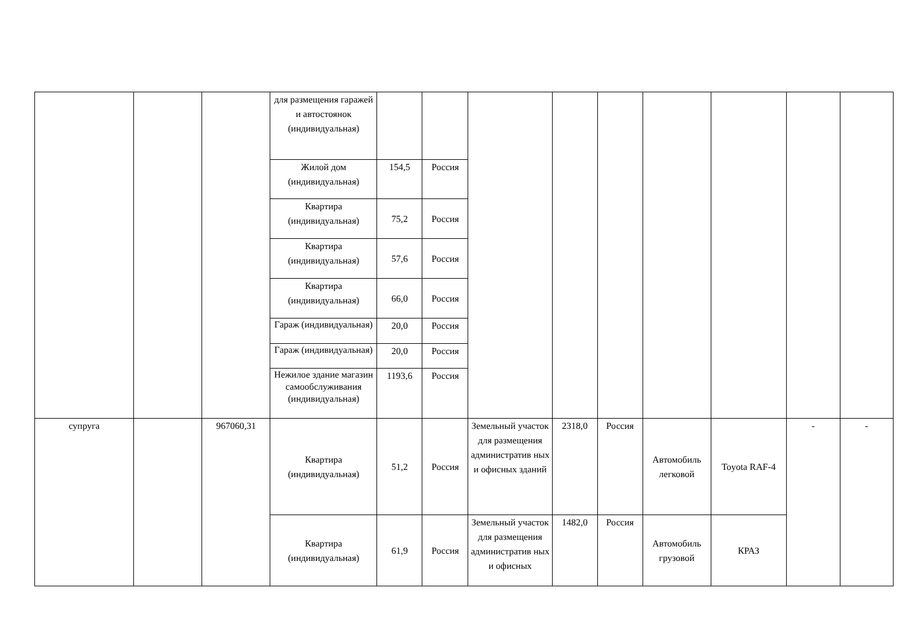| | | | для размещения гаражей и автостоянок (индивидуальная) | | | | | | | | | |
| | | | Жилой дом (индивидуальная) | 154,5 | Россия | | | | | | | |
| | | | Квартира (индивидуальная) | 75,2 | Россия | | | | | | | |
| | | | Квартира (индивидуальная) | 57,6 | Россия | | | | | | | |
| | | | Квартира (индивидуальная) | 66,0 | Россия | | | | | | | |
| | | | Гараж (индивидуальная) | 20,0 | Россия | | | | | | | |
| | | | Гараж (индивидуальная) | 20,0 | Россия | | | | | | | |
| | | | Нежилое здание магазин самообслуживания (индивидуальная) | 1193,6 | Россия | | | | | | | |
| супруга | | 967060,31 | Квартира (индивидуальная) | 51,2 | Россия | Земельный участок для размещения административ ных и офисных зданий | 2318,0 | Россия | Автомобиль легковой | Toyota RAF-4 | - | - |
| | | | Квартира (индивидуальная) | 61,9 | Россия | Земельный участок для размещения административ ных и офисных | 1482,0 | Россия | Автомобиль грузовой | КРАЗ | | |